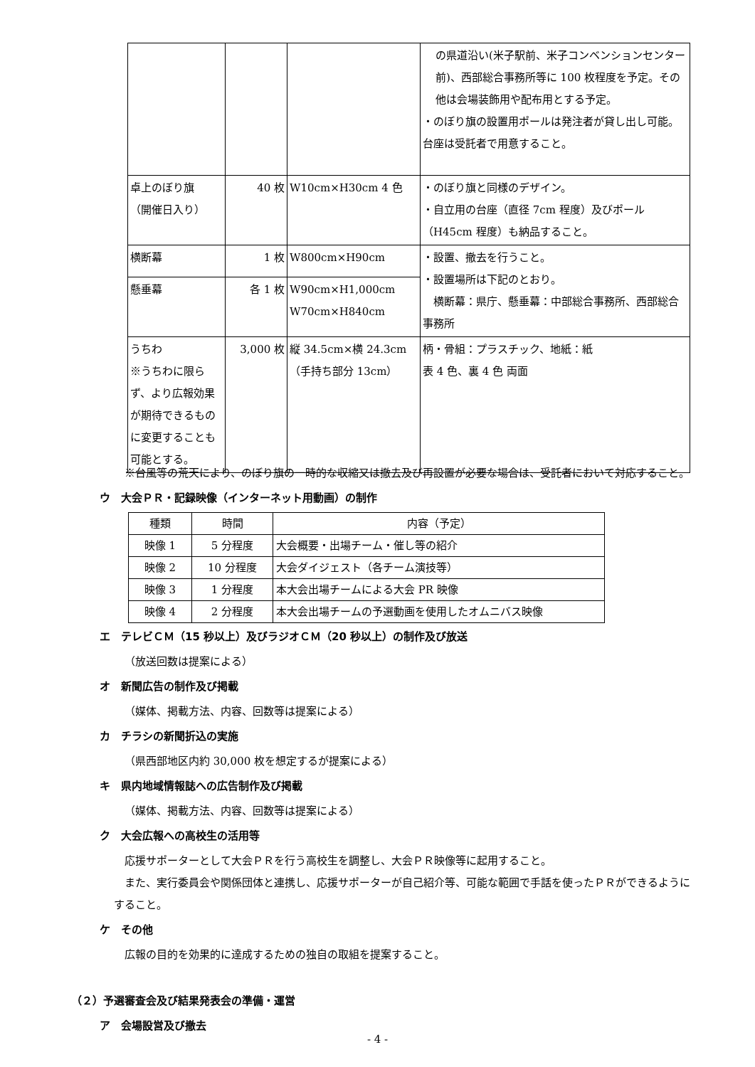| | | | の県道沿い(米子駅前、米子コンベンションセンター前)、西部総合事務所等に 100 枚程度を予定。その他は会場装飾用や配布用とする予定。 ・のぼり旗の設置用ポールは発注者が貸し出し可能。台座は受託者で用意すること。 |
| 卓上のぼり旗 （開催日入り） | 40 枚 | W10cm×H30cm 4 色 | ・のぼり旗と同様のデザイン。 ・自立用の台座（直径 7cm 程度）及びポール（H45cm 程度）も納品すること。 |
| 横断幕 | 1 枚 | W800cm×H90cm | ・設置、撤去を行うこと。 ・設置場所は下記のとおり。 横断幕：県庁、懸垂幕：中部総合事務所、西部総合事務所 |
| 懸垂幕 | 各 1 枚 | W90cm×H1,000cm W70cm×H840cm | |
| うちわ ※うちわに限らず、より広報効果が期待できるものに変更することも可能とする。 | 3,000 枚 | 縦 34.5cm×横 24.3cm （手持ち部分 13cm） | 柄・骨組：プラスチック、地紙：紙 表 4 色、裏 4 色 両面 |
※台風等の荒天により、のぼり旗の一時的な収縮又は撤去及び再設置が必要な場合は、受託者において対応すること。
ウ　大会ＰＲ・記録映像（インターネット用動画）の制作
| 種類 | 時間 | 内容（予定） |
| --- | --- | --- |
| 映像 1 | 5 分程度 | 大会概要・出場チーム・催し等の紹介 |
| 映像 2 | 10 分程度 | 大会ダイジェスト（各チーム演技等） |
| 映像 3 | 1 分程度 | 本大会出場チームによる大会 PR 映像 |
| 映像 4 | 2 分程度 | 本大会出場チームの予選動画を使用したオムニバス映像 |
エ　テレビＣＭ（15 秒以上）及びラジオＣＭ（20 秒以上）の制作及び放送
（放送回数は提案による）
オ　新聞広告の制作及び掲載
（媒体、掲載方法、内容、回数等は提案による）
カ　チラシの新聞折込の実施
（県西部地区内約 30,000 枚を想定するが提案による）
キ　県内地域情報誌への広告制作及び掲載
（媒体、掲載方法、内容、回数等は提案による）
ク　大会広報への高校生の活用等
応援サポーターとして大会ＰＲを行う高校生を調整し、大会ＰＲ映像等に起用すること。
また、実行委員会や関係団体と連携し、応援サポーターが自己紹介等、可能な範囲で手話を使ったＰＲができるようにすること。
ケ　その他
広報の目的を効果的に達成するための独自の取組を提案すること。
（２）予選審査会及び結果発表会の準備・運営
ア　会場設営及び撤去
- 4 -